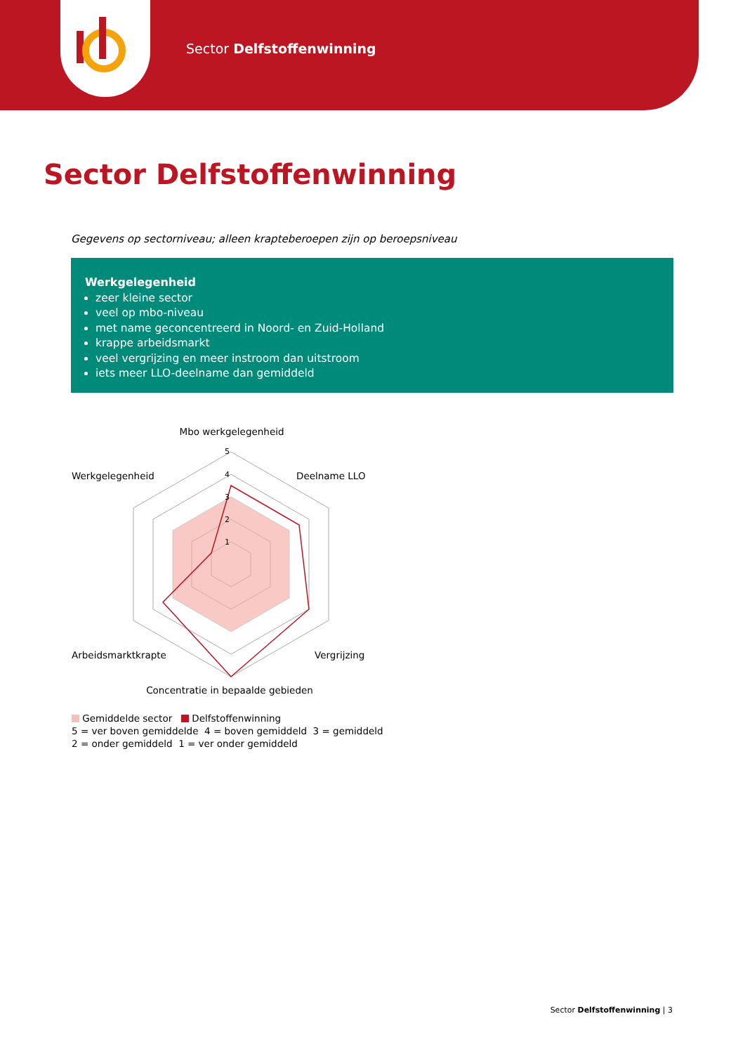Sector Delfstoffenwinning
Sector Delfstoffenwinning
Gegevens op sectorniveau; alleen krapteberoepen zijn op beroepsniveau
Werkgelegenheid
zeer kleine sector
veel op mbo-niveau
met name geconcentreerd in Noord- en Zuid-Holland
krappe arbeidsmarkt
veel vergrijzing en meer instroom dan uitstroom
iets meer LLO-deelname dan gemiddeld
Mbo werkgelegenheid
Werkgelegenheid
Deelname LLO
Arbeidsmarktkrapte
Vergrijzing
Concentratie in bepaalde gebieden
5
4
3
2
1
Gemiddelde sector Delfstoffenwinning
5 = ver boven gemiddelde 4 = boven gemiddeld 3 = gemiddeld
2 = onder gemiddeld 1 = ver onder gemiddeld
Sector Delfstoffenwinning | 3